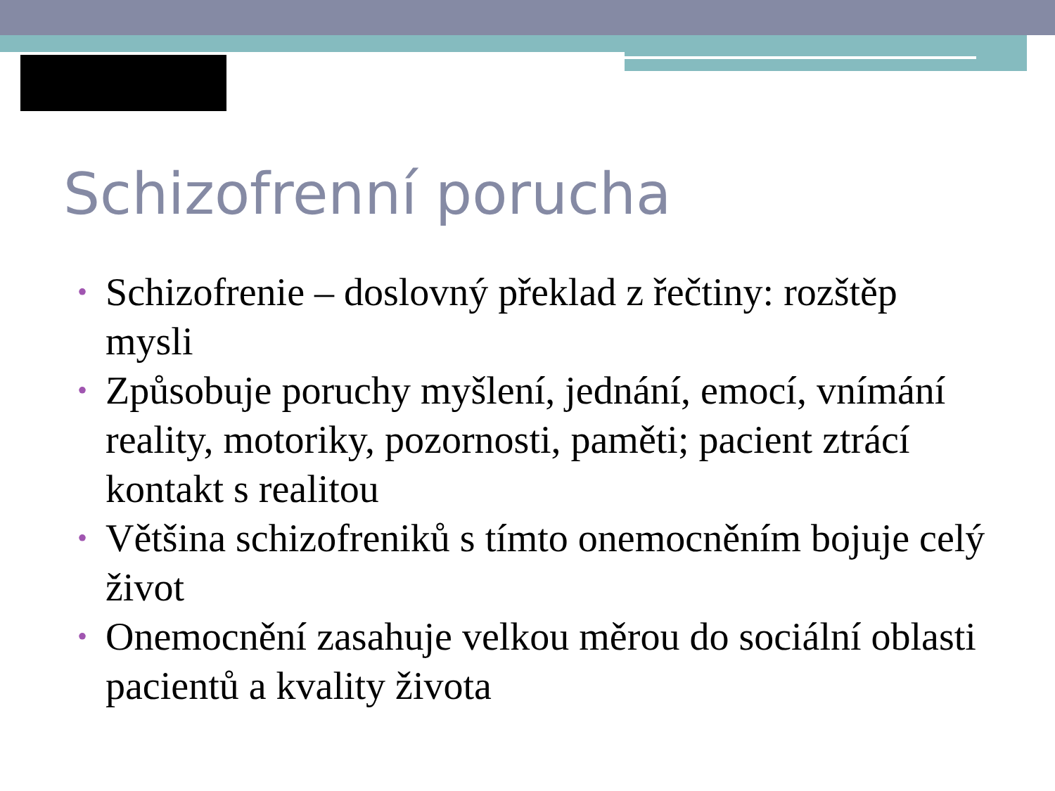Schizofrenní porucha
• Schizofrenie – doslovný překlad z řečtiny: rozštěp mysli
• Způsobuje poruchy myšlení, jednání, emocí, vnímání reality, motoriky, pozornosti, paměti; pacient ztrácí kontakt s realitou
• Většina schizofreniků s tímto onemocněním bojuje celý život
• Onemocnění zasahuje velkou měrou do sociální oblasti pacientů a kvality života